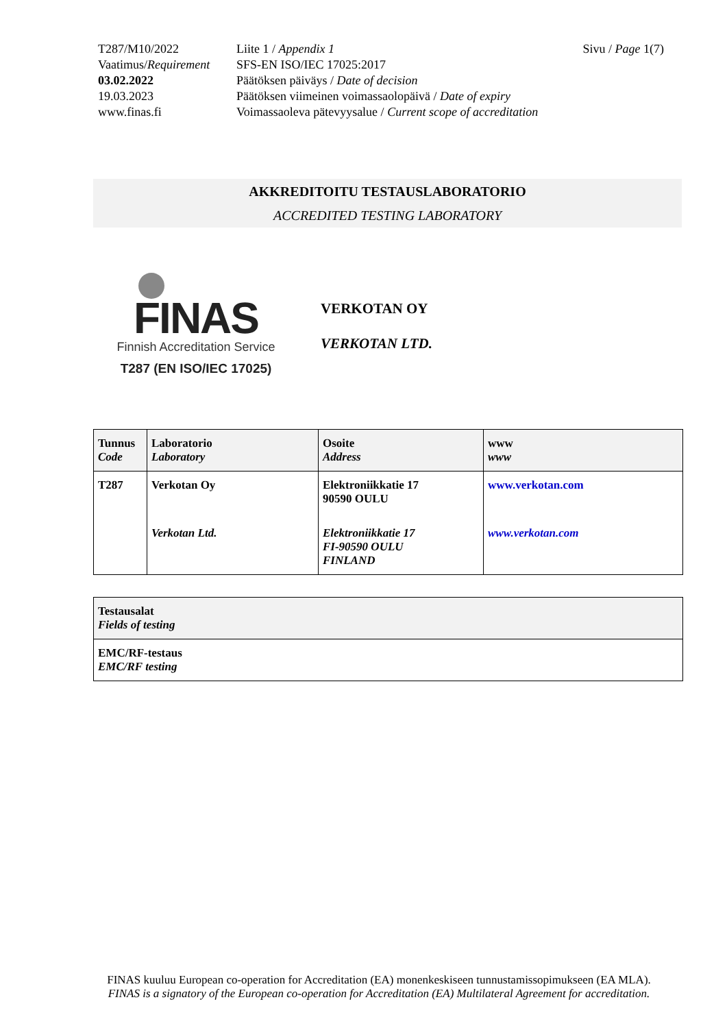T287/M10/2022
Vaatimus/Requirement
03.02.2022
19.03.2023
www.finas.fi
Liite 1 / Appendix 1
SFS-EN ISO/IEC 17025:2017
Päätöksen päiväys / Date of decision
Päätöksen viimeinen voimassaolopäivä / Date of expiry
Voimassaoleva pätevyysalue / Current scope of accreditation
Sivu / Page 1(7)
AKKREDITOITU TESTAUSLABORATORIO
ACCREDITED TESTING LABORATORY
FINAS
Finnish Accreditation Service
T287 (EN ISO/IEC 17025)
VERKOTAN OY
VERKOTAN LTD.
| Tunnus Code | Laboratorio Laboratory | Osoite Address | www www |
| --- | --- | --- | --- |
| T287 | Verkotan Oy | Elektroniikkatie 17 90590 OULU | www.verkotan.com |
| | Verkotan Ltd. | Elektroniikkatie 17 FI-90590 OULU FINLAND | www.verkotan.com |
| Testausalat Fields of testing |
| --- |
| EMC/RF-testaus EMC/RF testing |
FINAS kuuluu European co-operation for Accreditation (EA) monenkeskiseen tunnustamissopimukseen (EA MLA).
FINAS is a signatory of the European co-operation for Accreditation (EA) Multilateral Agreement for accreditation.